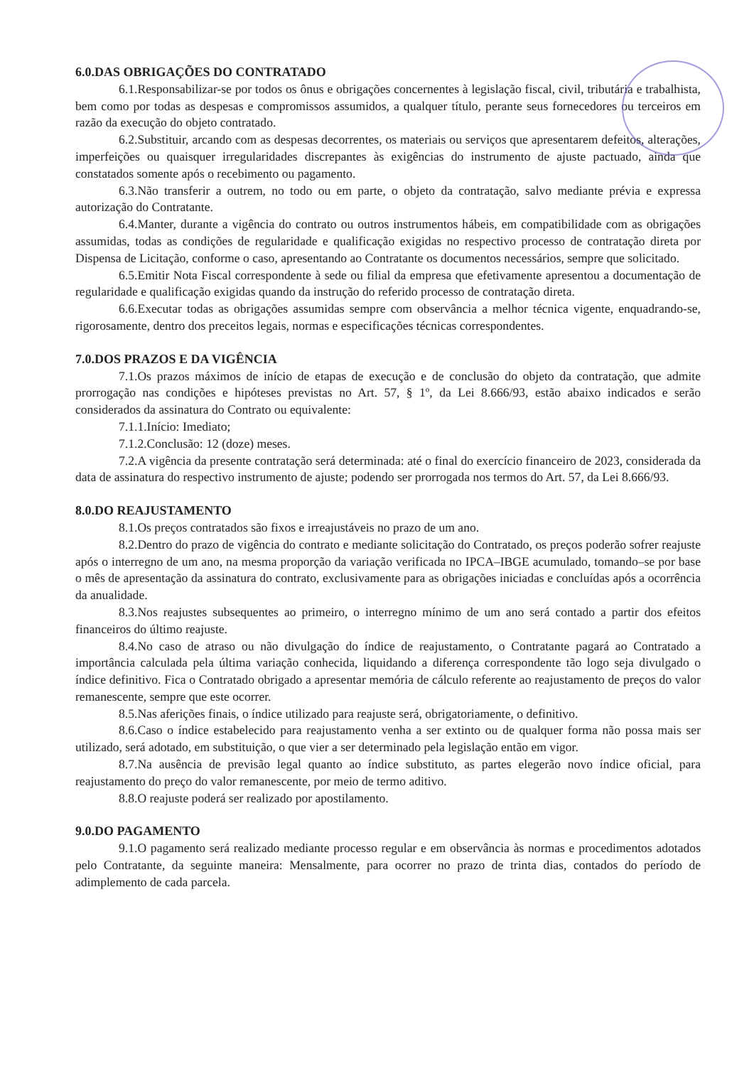6.0.DAS OBRIGAÇÕES DO CONTRATADO
6.1.Responsabilizar-se por todos os ônus e obrigações concernentes à legislação fiscal, civil, tributária e trabalhista, bem como por todas as despesas e compromissos assumidos, a qualquer título, perante seus fornecedores ou terceiros em razão da execução do objeto contratado.
6.2.Substituir, arcando com as despesas decorrentes, os materiais ou serviços que apresentarem defeitos, alterações, imperfeições ou quaisquer irregularidades discrepantes às exigências do instrumento de ajuste pactuado, ainda que constatados somente após o recebimento ou pagamento.
6.3.Não transferir a outrem, no todo ou em parte, o objeto da contratação, salvo mediante prévia e expressa autorização do Contratante.
6.4.Manter, durante a vigência do contrato ou outros instrumentos hábeis, em compatibilidade com as obrigações assumidas, todas as condições de regularidade e qualificação exigidas no respectivo processo de contratação direta por Dispensa de Licitação, conforme o caso, apresentando ao Contratante os documentos necessários, sempre que solicitado.
6.5.Emitir Nota Fiscal correspondente à sede ou filial da empresa que efetivamente apresentou a documentação de regularidade e qualificação exigidas quando da instrução do referido processo de contratação direta.
6.6.Executar todas as obrigações assumidas sempre com observância a melhor técnica vigente, enquadrando-se, rigorosamente, dentro dos preceitos legais, normas e especificações técnicas correspondentes.
7.0.DOS PRAZOS E DA VIGÊNCIA
7.1.Os prazos máximos de início de etapas de execução e de conclusão do objeto da contratação, que admite prorrogação nas condições e hipóteses previstas no Art. 57, § 1º, da Lei 8.666/93, estão abaixo indicados e serão considerados da assinatura do Contrato ou equivalente:
7.1.1.Início: Imediato;
7.1.2.Conclusão: 12 (doze) meses.
7.2.A vigência da presente contratação será determinada: até o final do exercício financeiro de 2023, considerada da data de assinatura do respectivo instrumento de ajuste; podendo ser prorrogada nos termos do Art. 57, da Lei 8.666/93.
8.0.DO REAJUSTAMENTO
8.1.Os preços contratados são fixos e irreajustáveis no prazo de um ano.
8.2.Dentro do prazo de vigência do contrato e mediante solicitação do Contratado, os preços poderão sofrer reajuste após o interregno de um ano, na mesma proporção da variação verificada no IPCA–IBGE acumulado, tomando–se por base o mês de apresentação da assinatura do contrato, exclusivamente para as obrigações iniciadas e concluídas após a ocorrência da anualidade.
8.3.Nos reajustes subsequentes ao primeiro, o interregno mínimo de um ano será contado a partir dos efeitos financeiros do último reajuste.
8.4.No caso de atraso ou não divulgação do índice de reajustamento, o Contratante pagará ao Contratado a importância calculada pela última variação conhecida, liquidando a diferença correspondente tão logo seja divulgado o índice definitivo. Fica o Contratado obrigado a apresentar memória de cálculo referente ao reajustamento de preços do valor remanescente, sempre que este ocorrer.
8.5.Nas aferições finais, o índice utilizado para reajuste será, obrigatoriamente, o definitivo.
8.6.Caso o índice estabelecido para reajustamento venha a ser extinto ou de qualquer forma não possa mais ser utilizado, será adotado, em substituição, o que vier a ser determinado pela legislação então em vigor.
8.7.Na ausência de previsão legal quanto ao índice substituto, as partes elegerão novo índice oficial, para reajustamento do preço do valor remanescente, por meio de termo aditivo.
8.8.O reajuste poderá ser realizado por apostilamento.
9.0.DO PAGAMENTO
9.1.O pagamento será realizado mediante processo regular e em observância às normas e procedimentos adotados pelo Contratante, da seguinte maneira: Mensalmente, para ocorrer no prazo de trinta dias, contados do período de adimplemento de cada parcela.